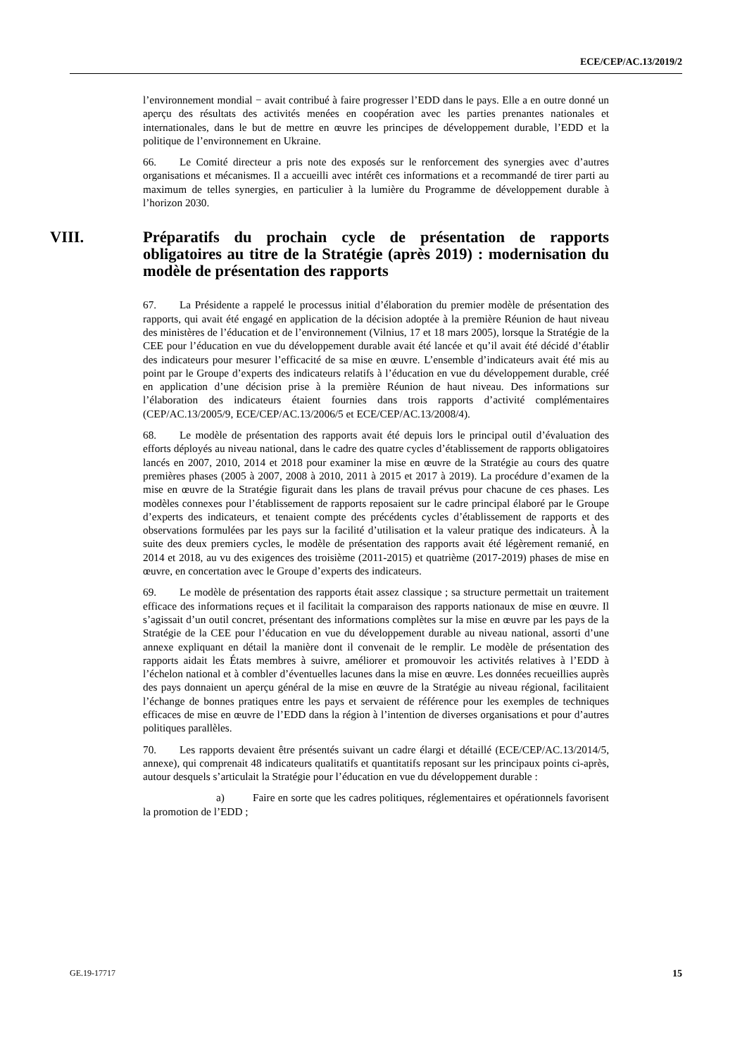ECE/CEP/AC.13/2019/2
l’environnement mondial − avait contribué à faire progresser l’EDD dans le pays. Elle a en outre donné un aperçu des résultats des activités menées en coopération avec les parties prenantes nationales et internationales, dans le but de mettre en œuvre les principes de développement durable, l’EDD et la politique de l’environnement en Ukraine.
66. Le Comité directeur a pris note des exposés sur le renforcement des synergies avec d’autres organisations et mécanismes. Il a accueilli avec intérêt ces informations et a recommandé de tirer parti au maximum de telles synergies, en particulier à la lumière du Programme de développement durable à l’horizon 2030.
VIII. Préparatifs du prochain cycle de présentation de rapports obligatoires au titre de la Stratégie (après 2019) : modernisation du modèle de présentation des rapports
67. La Présidente a rappelé le processus initial d’élaboration du premier modèle de présentation des rapports, qui avait été engagé en application de la décision adoptée à la première Réunion de haut niveau des ministères de l’éducation et de l’environnement (Vilnius, 17 et 18 mars 2005), lorsque la Stratégie de la CEE pour l’éducation en vue du développement durable avait été lancée et qu’il avait été décidé d’établir des indicateurs pour mesurer l’efficacité de sa mise en œuvre. L’ensemble d’indicateurs avait été mis au point par le Groupe d’experts des indicateurs relatifs à l’éducation en vue du développement durable, créé en application d’une décision prise à la première Réunion de haut niveau. Des informations sur l’élaboration des indicateurs étaient fournies dans trois rapports d’activité complémentaires (CEP/AC.13/2005/9, ECE/CEP/AC.13/2006/5 et ECE/CEP/AC.13/2008/4).
68. Le modèle de présentation des rapports avait été depuis lors le principal outil d’évaluation des efforts déployés au niveau national, dans le cadre des quatre cycles d’établissement de rapports obligatoires lancés en 2007, 2010, 2014 et 2018 pour examiner la mise en œuvre de la Stratégie au cours des quatre premières phases (2005 à 2007, 2008 à 2010, 2011 à 2015 et 2017 à 2019). La procédure d’examen de la mise en œuvre de la Stratégie figurait dans les plans de travail prévus pour chacune de ces phases. Les modèles connexes pour l’établissement de rapports reposaient sur le cadre principal élaboré par le Groupe d’experts des indicateurs, et tenaient compte des précédents cycles d’établissement de rapports et des observations formulées par les pays sur la facilité d’utilisation et la valeur pratique des indicateurs. À la suite des deux premiers cycles, le modèle de présentation des rapports avait été légèrement remanié, en 2014 et 2018, au vu des exigences des troisième (2011-2015) et quatrième (2017-2019) phases de mise en œuvre, en concertation avec le Groupe d’experts des indicateurs.
69. Le modèle de présentation des rapports était assez classique ; sa structure permettait un traitement efficace des informations reçues et il facilitait la comparaison des rapports nationaux de mise en œuvre. Il s’agissait d’un outil concret, présentant des informations complètes sur la mise en œuvre par les pays de la Stratégie de la CEE pour l’éducation en vue du développement durable au niveau national, assorti d’une annexe expliquant en détail la manière dont il convenait de le remplir. Le modèle de présentation des rapports aidait les États membres à suivre, améliorer et promouvoir les activités relatives à l’EDD à l’échelon national et à combler d’éventuelles lacunes dans la mise en œuvre. Les données recueillies auprès des pays donnaient un aperçu général de la mise en œuvre de la Stratégie au niveau régional, facilitaient l’échange de bonnes pratiques entre les pays et servaient de référence pour les exemples de techniques efficaces de mise en œuvre de l’EDD dans la région à l’intention de diverses organisations et pour d’autres politiques parallèles.
70. Les rapports devaient être présentés suivant un cadre élargi et détaillé (ECE/CEP/AC.13/2014/5, annexe), qui comprenait 48 indicateurs qualitatifs et quantitatifs reposant sur les principaux points ci-après, autour desquels s’articulait la Stratégie pour l’éducation en vue du développement durable :
a) Faire en sorte que les cadres politiques, réglementaires et opérationnels favorisent la promotion de l’EDD ;
GE.19-17717 15